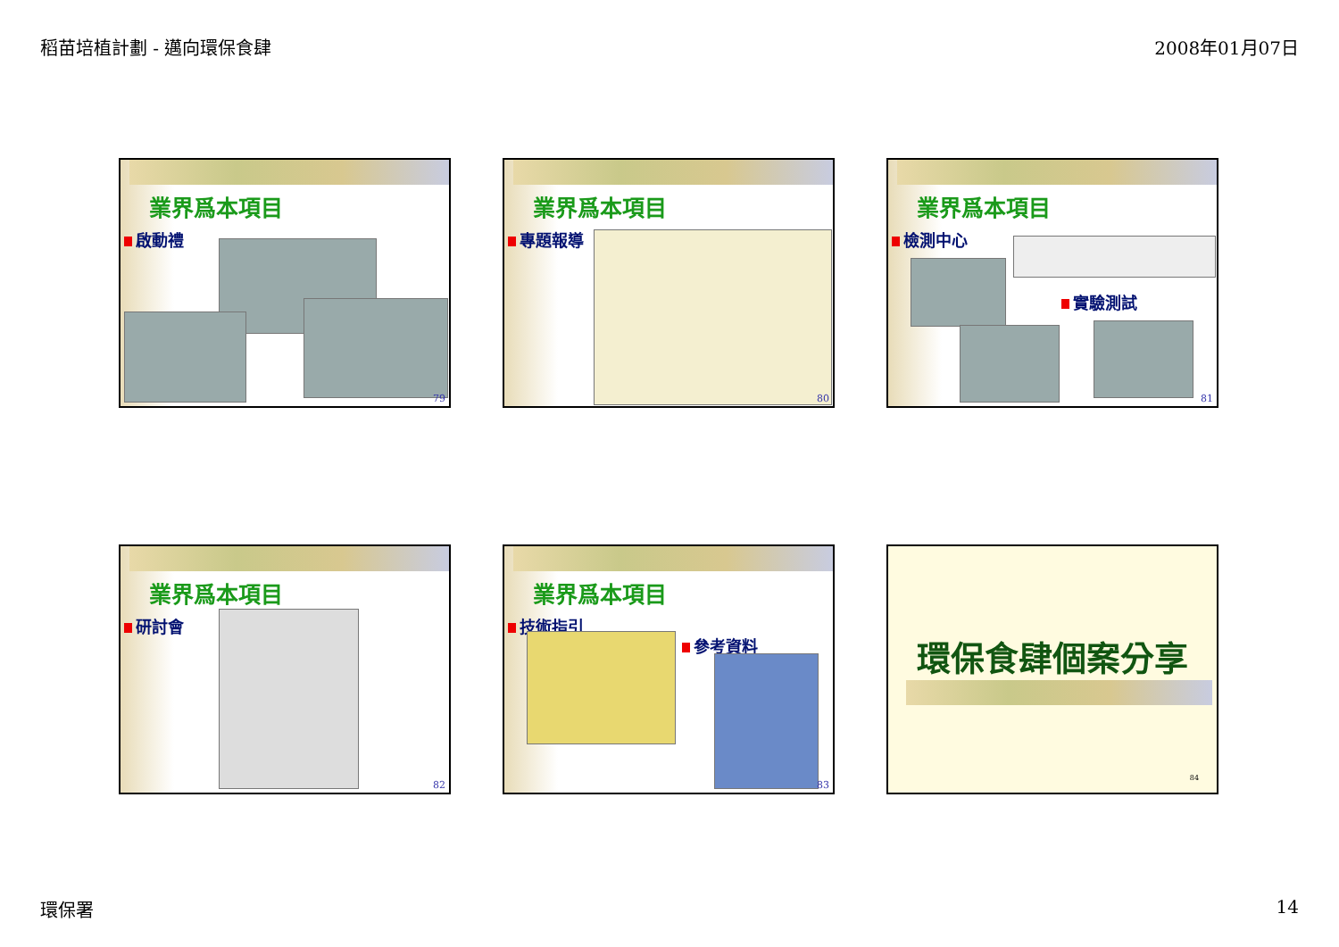稻苗培植計劃 - 邁向環保食肆 2008年01月07日
業界爲本項目
啟動禮
79
業界爲本項目
專題報導
80
業界爲本項目
檢測中心
實驗測試
81
業界爲本項目
研討會
82
業界爲本項目
技術指引
參考資料
83
環保食肆個案分享
84
環保署 14